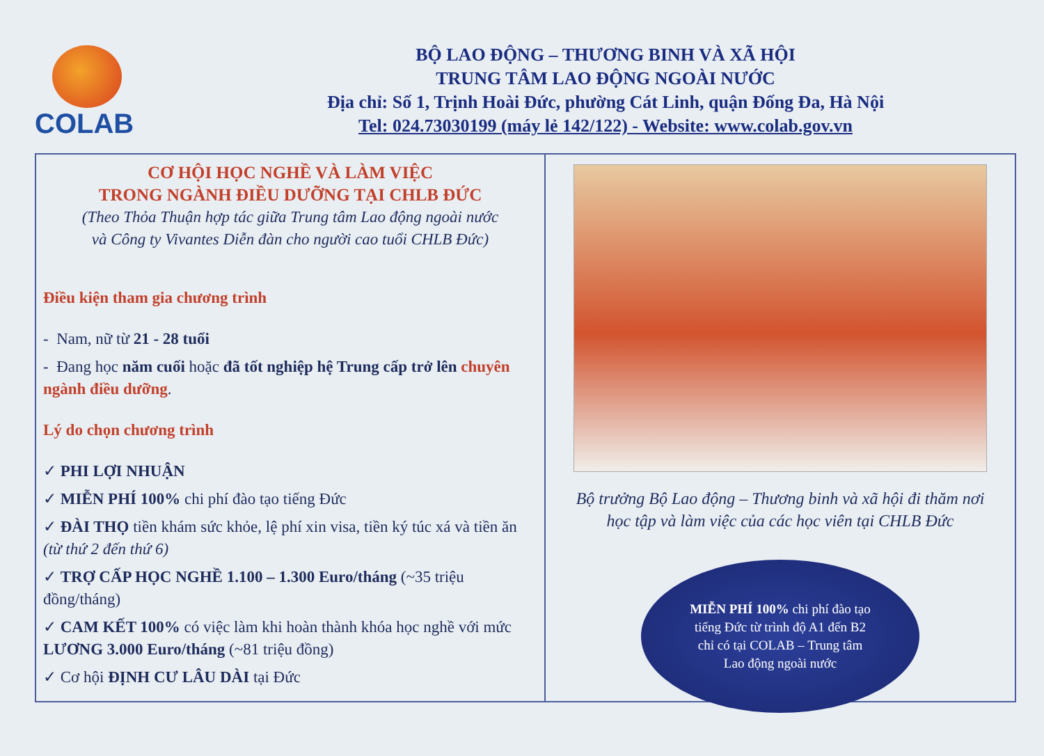COLAB
BỘ LAO ĐỘNG – THƯƠNG BINH VÀ XÃ HỘI
TRUNG TÂM LAO ĐỘNG NGOÀI NƯỚC
Địa chỉ: Số 1, Trịnh Hoài Đức, phường Cát Linh, quận Đống Đa, Hà Nội
Tel: 024.73030199 (máy lẻ 142/122) - Website: www.colab.gov.vn
CƠ HỘI HỌC NGHỀ VÀ LÀM VIỆC
TRONG NGÀNH ĐIỀU DƯỠNG TẠI CHLB ĐỨC
(Theo Thỏa Thuận hợp tác giữa Trung tâm Lao động ngoài nước
và Công ty Vivantes Diễn đàn cho người cao tuổi CHLB Đức)
Điều kiện tham gia chương trình
- Nam, nữ từ 21 - 28 tuổi
- Đang học năm cuối hoặc đã tốt nghiệp hệ Trung cấp trở lên chuyên ngành điều dưỡng.
Lý do chọn chương trình
✓ PHI LỢI NHUẬN
✓ MIỄN PHÍ 100% chi phí đào tạo tiếng Đức
✓ ĐÀI THỌ tiền khám sức khỏe, lệ phí xin visa, tiền ký túc xá và tiền ăn (từ thứ 2 đến thứ 6)
✓ TRỢ CẤP HỌC NGHỀ 1.100 – 1.300 Euro/tháng (~35 triệu đồng/tháng)
✓ CAM KẾT 100% có việc làm khi hoàn thành khóa học nghề với mức LƯƠNG 3.000 Euro/tháng (~81 triệu đồng)
✓ Cơ hội ĐỊNH CƯ LÂU DÀI tại Đức
Bộ trưởng Bộ Lao động – Thương binh và xã hội đi thăm nơi học tập và làm việc của các học viên tại CHLB Đức
MIỄN PHÍ 100% chi phí đào tạo
tiếng Đức từ trình độ A1 đến B2
chỉ có tại COLAB – Trung tâm
Lao động ngoài nước